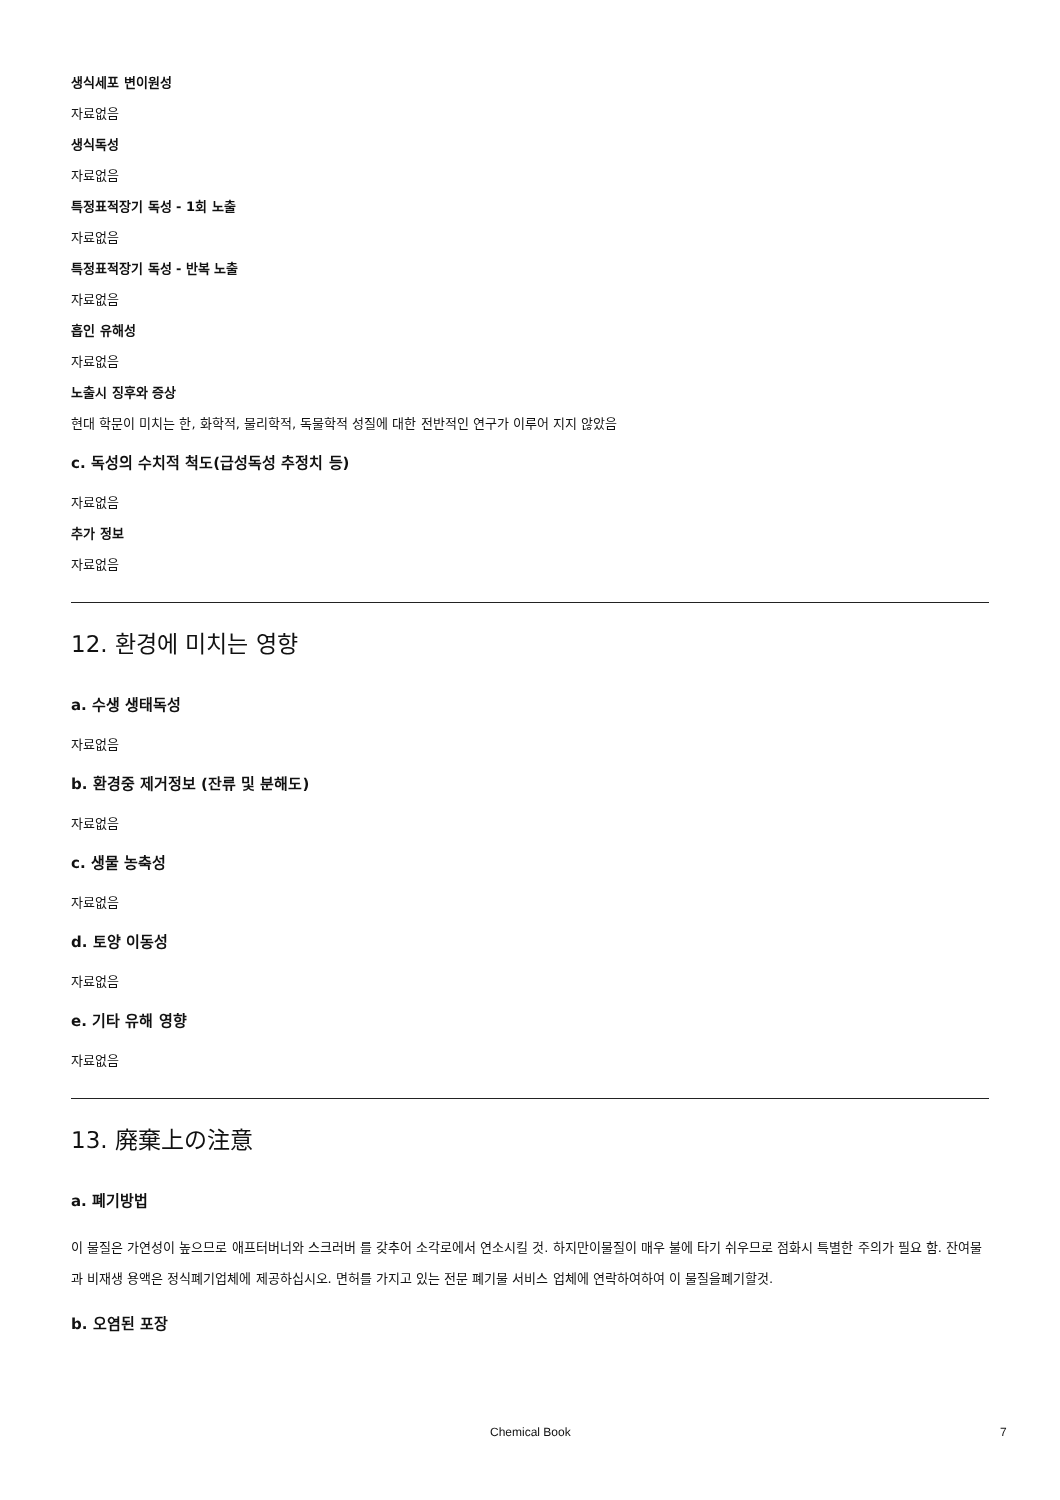생식세포 변이원성
자료없음
생식독성
자료없음
특정표적장기 독성 - 1회 노출
자료없음
특정표적장기 독성 - 반복 노출
자료없음
흡인 유해성
자료없음
노출시 징후와 증상
현대 학문이 미치는 한, 화학적, 물리학적, 독물학적 성질에 대한 전반적인 연구가 이루어 지지 않았음
c. 독성의 수치적 척도(급성독성 추정치 등)
자료없음
추가 정보
자료없음
12. 환경에 미치는 영향
a. 수생 생태독성
자료없음
b. 환경중 제거정보 (잔류 및 분해도)
자료없음
c. 생물 농축성
자료없음
d. 토양 이동성
자료없음
e. 기타 유해 영향
자료없음
13. 廃棄上の注意
a. 폐기방법
이 물질은 가연성이 높으므로 애프터버너와 스크러버 를 갖추어 소각로에서 연소시킬 것. 하지만이물질이 매우 불에 타기 쉬우므로 점화시 특별한 주의가 필요 함. 잔여물과 비재생 용액은 정식폐기업체에 제공하십시오. 면허를 가지고 있는 전문 폐기물 서비스 업체에 연락하여하여 이 물질을폐기할것.
b. 오염된 포장
Chemical Book 7